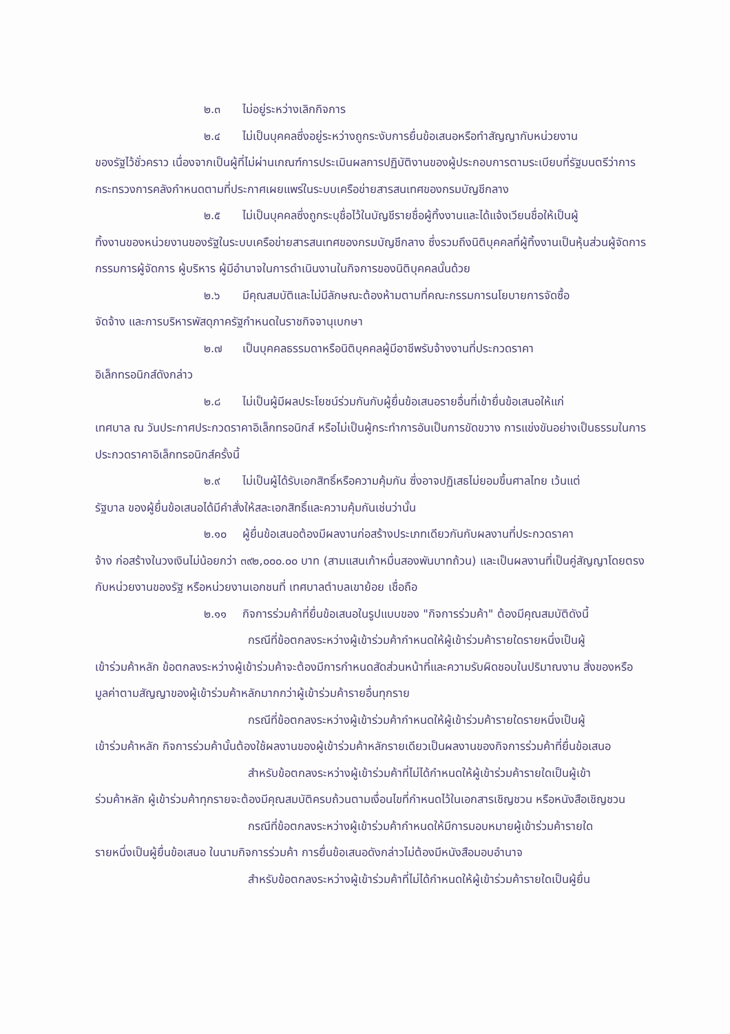๒.๓ ไม่อยู่ระหว่างเลิกกิจการ
๒.๔ ไม่เป็นบุคคลซึ่งอยู่ระหว่างถูกระงับการยื่นข้อเสนอหรือทำสัญญากับหน่วยงาน
ของรัฐไว้ชั่วคราว เนื่องจากเป็นผู้ที่ไม่ผ่านเกณฑ์การประเมินผลการปฏิบัติงานของผู้ประกอบการตามระเบียบที่รัฐมนตรีว่าการกระทรวงการคลังกำหนดตามที่ประกาศเผยแพร่ในระบบเครือข่ายสารสนเทศของกรมบัญชีกลาง
๒.๕ ไม่เป็นบุคคลซึ่งถูกระบุชื่อไว้ในบัญชีรายชื่อผู้ทิ้งงานและได้แจ้งเวียนชื่อให้เป็นผู้
ทิ้งงานของหน่วยงานของรัฐในระบบเครือข่ายสารสนเทศของกรมบัญชีกลาง ซึ่งรวมถึงนิติบุคคลที่ผู้ทิ้งงานเป็นหุ้นส่วนผู้จัดการ กรรมการผู้จัดการ ผู้บริหาร ผู้มีอำนาจในการดำเนินงานในกิจการของนิติบุคคลนั้นด้วย
๒.๖ มีคุณสมบัติและไม่มีลักษณะต้องห้ามตามที่คณะกรรมการนโยบายการจัดซื้อ
จัดจ้าง และการบริหารพัสดุภาครัฐกำหนดในราชกิจจานุเบกษา
๒.๗ เป็นบุคคลธรรมดาหรือนิติบุคคลผู้มีอาชีพรับจ้างงานที่ประกวดราคา
อิเล็กทรอนิกส์ดังกล่าว
๒.๘ ไม่เป็นผู้มีผลประโยชน์ร่วมกันกับผู้ยื่นข้อเสนอรายอื่นที่เข้ายื่นข้อเสนอให้แก่
เทศบาล ณ วันประกาศประกวดราคาอิเล็กทรอนิกส์ หรือไม่เป็นผู้กระทำการอันเป็นการขัดขวาง การแข่งขันอย่างเป็นธรรมในการประกวดราคาอิเล็กทรอนิกส์ครั้งนี้
๒.๙ ไม่เป็นผู้ได้รับเอกสิทธิ์หรือความคุ้มกัน ซึ่งอาจปฏิเสธไม่ยอมขึ้นศาลไทย เว้นแต่
รัฐบาล ของผู้ยื่นข้อเสนอได้มีคำสั่งให้สละเอกสิทธิ์และความคุ้มกันเช่นว่านั้น
๒.๑๐ ผู้ยื่นข้อเสนอต้องมีผลงานก่อสร้างประเภทเดียวกันกับผลงานที่ประกวดราคา
จ้าง ก่อสร้างในวงเงินไม่น้อยกว่า ๓๙๒,๐๐๐.๐๐ บาท (สามแสนเก้าหมื่นสองพันบาทถ้วน) และเป็นผลงานที่เป็นคู่สัญญาโดยตรงกับหน่วยงานของรัฐ หรือหน่วยงานเอกชนที่ เทศบาลตำบลเขาย้อย เชื่อถือ
๒.๑๑ กิจการร่วมค้าที่ยื่นข้อเสนอในรูปแบบของ "กิจการร่วมค้า" ต้องมีคุณสมบัติดังนี้
กรณีที่ข้อตกลงระหว่างผู้เข้าร่วมค้ากำหนดให้ผู้เข้าร่วมค้ารายใดรายหนึ่งเป็นผู้
เข้าร่วมค้าหลัก ข้อตกลงระหว่างผู้เข้าร่วมค้าจะต้องมีการกำหนดสัดส่วนหน้าที่และความรับผิดชอบในปริมาณงาน สิ่งของหรือมูลค่าตามสัญญาของผู้เข้าร่วมค้าหลักมากกว่าผู้เข้าร่วมค้ารายอื่นทุกราย
กรณีที่ข้อตกลงระหว่างผู้เข้าร่วมค้ากำหนดให้ผู้เข้าร่วมค้ารายใดรายหนึ่งเป็นผู้
เข้าร่วมค้าหลัก กิจการร่วมค้านั้นต้องใช้ผลงานของผู้เข้าร่วมค้าหลักรายเดียวเป็นผลงานของกิจการร่วมค้าที่ยื่นข้อเสนอ
สำหรับข้อตกลงระหว่างผู้เข้าร่วมค้าที่ไม่ได้กำหนดให้ผู้เข้าร่วมค้ารายใดเป็นผู้เข้า
ร่วมค้าหลัก ผู้เข้าร่วมค้าทุกรายจะต้องมีคุณสมบัติครบถ้วนตามเงื่อนไขที่กำหนดไว้ในเอกสารเชิญชวน หรือหนังสือเชิญชวน
กรณีที่ข้อตกลงระหว่างผู้เข้าร่วมค้ากำหนดให้มีการมอบหมายผู้เข้าร่วมค้ารายใด
รายหนึ่งเป็นผู้ยื่นข้อเสนอ ในนามกิจการร่วมค้า การยื่นข้อเสนอดังกล่าวไม่ต้องมีหนังสือมอบอำนาจ
สำหรับข้อตกลงระหว่างผู้เข้าร่วมค้าที่ไม่ได้กำหนดให้ผู้เข้าร่วมค้ารายใดเป็นผู้ยื่น